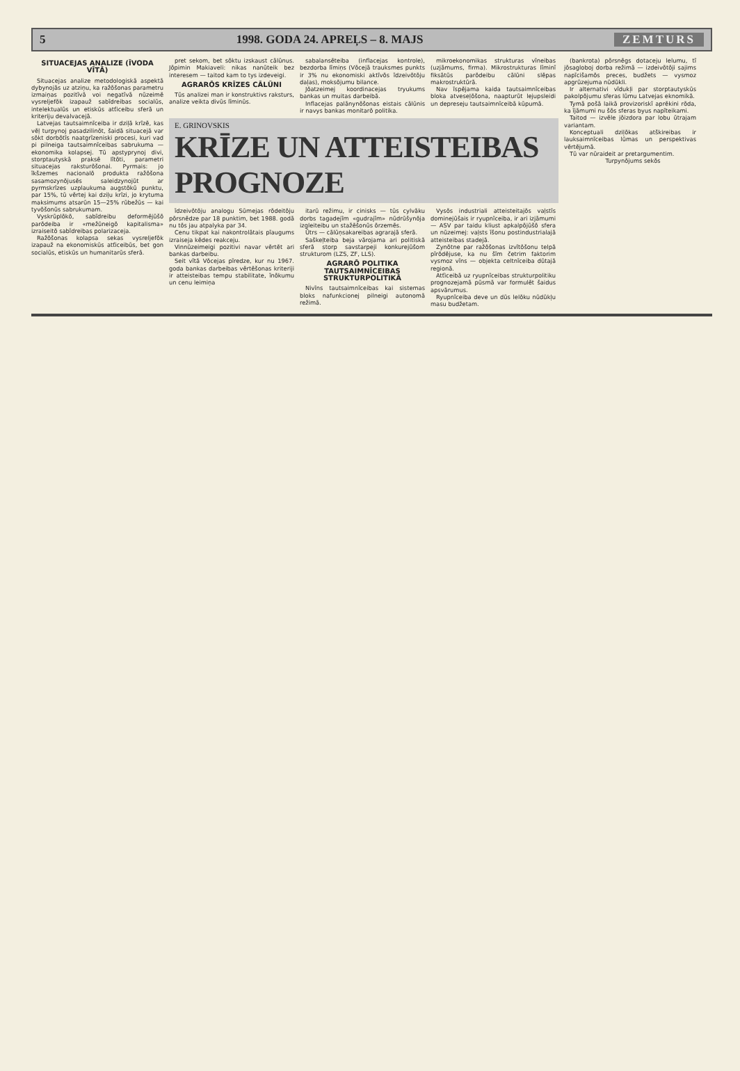5 1998. GODA 24. APREĻS – 8. MAJS ZEMTURS
SITUACEJAS ANALIZE (ĪVODA VĪTĀ)
Situacejas analize metodologiskā aspektā dybynojās uz atziņu, ka ražōšonas parametru izmaiņas pozitīvā voi negatīvā nūzeimē vysreljefōk izapauž sabīdreibas socialūs, intelektualūs un etiskūs atťiceibu sferā un kriteriju devalvacejā.
Latvejas tautsaimnīceiba ir dziļā krīzē, kas vēļ turpynoj pasadzilinōt, šaidā situacejā var sōkt dorbōtīs naatgrīzeniski procesi, kuri vad pi pilneiga tautsaimnīceibas sabrukuma — ekonomika kolapsej. Tū apstyprynoj divi, storptautyskā praksē lītōti, parametri situacejas raksturōšonai. Pyrmais: jo īkšzemes nacionalō produkta ražōšona sasamozynōjusēs saleidzynojūt ar pyrmskrīzes uzplaukuma augstōkū punktu, par 15%, tū vērtej kai dziļu krīzi, jo krytuma maksimums atsarūn 15—25% rūbežūs — kai tyvōšonūs sabrukumam.
Vyskrūplōkō, sabīdreibu deformējūšō parōdeiba ir «mežūneigō kapitalisma» izraiseitō sabīdreibas polarizaceja.
Ražōšonas kolapsa sekas vysreljefōk izapauž na ekonomiskūs atťiceibūs, bet gon socialūs, etiskūs un humanitarūs sferā.
pret sekom, bet sōktu izskaust cālūnus. Jōpimin Makiaveli: nikas nanūteik bez interesem — taitod kam to tys izdeveigi.
AGRARŌS KRĪZES CĀLŪNI
Tūs analizei man ir konstruktivs raksturs, analize veikta divūs līminūs.
sabalansēteiba (inflacejas kontrole), bezdorba līmiņs (Vōcejā trauksmes punkts ir 3% nu ekonomiski aktīvōs īdzeivōtōju daļas), moksōjumu bilance.
Jōatzeimej koordinacejas tryukums bankas un muitas darbeibā.
Inflacejas palānynōšonas eistais cālūnis ir navys bankas monitarō politika.
mikroekonomikas strukturas vīneibas (uzjāmums, firma). Mikrostrukturas līminī fiksātūs parōdeibu cālūni slēpas makrostruktūrā.
Nav īspējama kaida tautsaimnīceibas bloka atveseļōšona, naapturūt lejupsleidi un depreseju tautsaimnīceibā kūpumā.
E. GRINOVSKIS
KRĪZE UN ATTEISTEIBAS PROGNOZE
īdzeivōtōju analogu Sūmejas rōdeitōju pōrsnēdze par 18 punktim, bet 1988. godā nu tōs jau atpalyka par 34.
Cenu tikpat kai nakontrolātais pīaugums izraiseja kēdes reakceju.
Vinnūzeimeigi pozitivi navar vērtēt ari bankas darbeibu.
Seit vītā Vōcejas pīredze, kur nu 1967. goda bankas darbeibas vērtēšonas kriteriji ir atteisteibas tempu stabilitate, īnōkumu un cenu leimiņa
itarū režimu, ir cinisks — tūs cylvāku dorbs tagadejīm «gudrajīm» nūdrūšynōja izgleiteibu un stažēšonūs ōrzemēs.
Ūtrs — cālūņsakareibas agrarajā sferā.
Saškeļteiba beja vārojama ari politiskā sferā storp savstarpeji konkurejūšom strukturom (LZS, ZF, LLS).
AGRARŌ POLITIKA TAUTSAIMNĪCEIBAS STRUKTURPOLITIKĀ
Nivīns tautsaimnīceibas kai sistemas bloks nafunkcionej pilneigi autonomā režimā.
Vysōs industriali atteisteitajōs vaļstīs dominejūšais ir ryupnīceiba, ir ari izjāmumi — ASV par taidu kliust apkalpōjūšō sfera un nūzeimej: vaļsts īšonu postindustrialajā atteisteibas stadejā.
Zynōtne par ražōšonas izvītōšonu telpā pīrōdējuse, ka nu šīm četrim faktorim vysmoz vīns — objekta celtnīceiba dūtajā regionā.
Atťiceibā uz ryupnīceibas strukturpolitiku prognozejamā pūsmā var formulēt šaidus apsvārumus.
Ryupnīceiba deve un dūs lelōku nūdūkļu masu budžetam.
(bankrota) pōrsnēgs dotaceju lelumu, tī jōsagloboj dorba režimā — izdeivōtōji sajims napīcišamōs preces, budžets — vysmoz apgrūzejuma nūdūkli.
Ir alternativi vīdukļi par storptautyskūs pakolpōjumu sferas lūmu Latvejas eknomikā.
Tymā pošā laikā provizoriskī aprēkini rōda, ka ījāmumi nu šōs sferas byus napīteikami.
Taitod — izvēle jōizdora par lobu ūtrajam variantam.
Konceptuali dziļōkas atškireibas ir lauksaimnīceibas lūmas un perspektivas vērtējumā.
Tū var nūraideit ar pretargumentim.
Turpynōjums sekōs